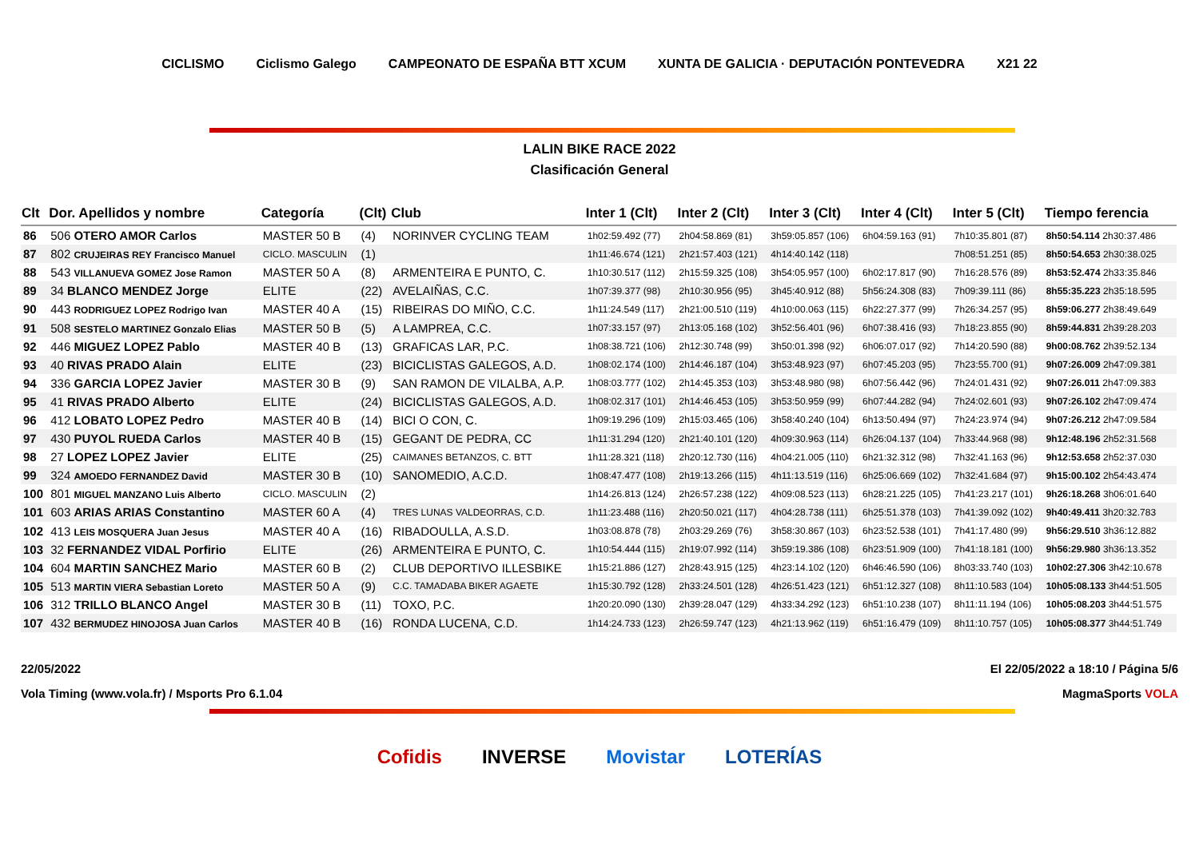CICLISMO Ciclismo Galego CAMPEONATO DE ESPAÑA BTT XCUM XUNTA DE GALICIA · DEPUTACIÓN PONTEVEDRA X21 22
LALIN BIKE RACE 2022
Clasificación General
| Clt | Dor. Apellidos y nombre | Categoría | (Clt) | Club | Inter 1 (Clt) | Inter 2 (Clt) | Inter 3 (Clt) | Inter 4 (Clt) | Inter 5 (Clt) | Tiempo ferencia |
| --- | --- | --- | --- | --- | --- | --- | --- | --- | --- | --- |
| 86 | 506 OTERO AMOR Carlos | MASTER 50 B | (4) | NORINVER CYCLING TEAM | 1h02:59.492 (77) | 2h04:58.869 (81) | 3h59:05.857 (106) | 6h04:59.163 (91) | 7h10:35.801 (87) | 8h50:54.114 2h30:37.486 |
| 87 | 802 CRUJEIRAS REY Francisco Manuel | CICLO. MASCULIN | (1) | | 1h11:46.674 (121) | 2h21:57.403 (121) | 4h14:40.142 (118) | | 7h08:51.251 (85) | 8h50:54.653 2h30:38.025 |
| 88 | 543 VILLANUEVA GOMEZ Jose Ramon | MASTER 50 A | (8) | ARMENTEIRA E PUNTO, C. | 1h10:30.517 (112) | 2h15:59.325 (108) | 3h54:05.957 (100) | 6h02:17.817 (90) | 7h16:28.576 (89) | 8h53:52.474 2h33:35.846 |
| 89 | 34 BLANCO MENDEZ Jorge | ELITE | (22) | AVELAIÑAS, C.C. | 1h07:39.377 (98) | 2h10:30.956 (95) | 3h45:40.912 (88) | 5h56:24.308 (83) | 7h09:39.111 (86) | 8h55:35.223 2h35:18.595 |
| 90 | 443 RODRIGUEZ LOPEZ Rodrigo Ivan | MASTER 40 A | (15) | RIBEIRAS DO MIÑO, C.C. | 1h11:24.549 (117) | 2h21:00.510 (119) | 4h10:00.063 (115) | 6h22:27.377 (99) | 7h26:34.257 (95) | 8h59:06.277 2h38:49.649 |
| 91 | 508 SESTELO MARTINEZ Gonzalo Elias | MASTER 50 B | (5) | A LAMPREA, C.C. | 1h07:33.157 (97) | 2h13:05.168 (102) | 3h52:56.401 (96) | 6h07:38.416 (93) | 7h18:23.855 (90) | 8h59:44.831 2h39:28.203 |
| 92 | 446 MIGUEZ LOPEZ Pablo | MASTER 40 B | (13) | GRAFICAS LAR, P.C. | 1h08:38.721 (106) | 2h12:30.748 (99) | 3h50:01.398 (92) | 6h06:07.017 (92) | 7h14:20.590 (88) | 9h00:08.762 2h39:52.134 |
| 93 | 40 RIVAS PRADO Alain | ELITE | (23) | BICICLISTAS GALEGOS, A.D. | 1h08:02.174 (100) | 2h14:46.187 (104) | 3h53:48.923 (97) | 6h07:45.203 (95) | 7h23:55.700 (91) | 9h07:26.009 2h47:09.381 |
| 94 | 336 GARCIA LOPEZ Javier | MASTER 30 B | (9) | SAN RAMON DE VILALBA, A.P. | 1h08:03.777 (102) | 2h14:45.353 (103) | 3h53:48.980 (98) | 6h07:56.442 (96) | 7h24:01.431 (92) | 9h07:26.011 2h47:09.383 |
| 95 | 41 RIVAS PRADO Alberto | ELITE | (24) | BICICLISTAS GALEGOS, A.D. | 1h08:02.317 (101) | 2h14:46.453 (105) | 3h53:50.959 (99) | 6h07:44.282 (94) | 7h24:02.601 (93) | 9h07:26.102 2h47:09.474 |
| 96 | 412 LOBATO LOPEZ Pedro | MASTER 40 B | (14) | BICI O CON, C. | 1h09:19.296 (109) | 2h15:03.465 (106) | 3h58:40.240 (104) | 6h13:50.494 (97) | 7h24:23.974 (94) | 9h07:26.212 2h47:09.584 |
| 97 | 430 PUYOL RUEDA Carlos | MASTER 40 B | (15) | GEGANT DE PEDRA, CC | 1h11:31.294 (120) | 2h21:40.101 (120) | 4h09:30.963 (114) | 6h26:04.137 (104) | 7h33:44.968 (98) | 9h12:48.196 2h52:31.568 |
| 98 | 27 LOPEZ LOPEZ Javier | ELITE | (25) | CAIMANES BETANZOS, C. BTT | 1h11:28.321 (118) | 2h20:12.730 (116) | 4h04:21.005 (110) | 6h21:32.312 (98) | 7h32:41.163 (96) | 9h12:53.658 2h52:37.030 |
| 99 | 324 AMOEDO FERNANDEZ David | MASTER 30 B | (10) | SANOMEDIO, A.C.D. | 1h08:47.477 (108) | 2h19:13.266 (115) | 4h11:13.519 (116) | 6h25:06.669 (102) | 7h32:41.684 (97) | 9h15:00.102 2h54:43.474 |
| 100 | 801 MIGUEL MANZANO Luis Alberto | CICLO. MASCULIN | (2) | | 1h14:26.813 (124) | 2h26:57.238 (122) | 4h09:08.523 (113) | 6h28:21.225 (105) | 7h41:23.217 (101) | 9h26:18.268 3h06:01.640 |
| 101 | 603 ARIAS ARIAS Constantino | MASTER 60 A | (4) | TRES LUNAS VALDEORRAS, C.D. | 1h11:23.488 (116) | 2h20:50.021 (117) | 4h04:28.738 (111) | 6h25:51.378 (103) | 7h41:39.092 (102) | 9h40:49.411 3h20:32.783 |
| 102 | 413 LEIS MOSQUERA Juan Jesus | MASTER 40 A | (16) | RIBADOULLA, A.S.D. | 1h03:08.878 (78) | 2h03:29.269 (76) | 3h58:30.867 (103) | 6h23:52.538 (101) | 7h41:17.480 (99) | 9h56:29.510 3h36:12.882 |
| 103 | 32 FERNANDEZ VIDAL Porfirio | ELITE | (26) | ARMENTEIRA E PUNTO, C. | 1h10:54.444 (115) | 2h19:07.992 (114) | 3h59:19.386 (108) | 6h23:51.909 (100) | 7h41:18.181 (100) | 9h56:29.980 3h36:13.352 |
| 104 | 604 MARTIN SANCHEZ Mario | MASTER 60 B | (2) | CLUB DEPORTIVO ILLESBIKE | 1h15:21.886 (127) | 2h28:43.915 (125) | 4h23:14.102 (120) | 6h46:46.590 (106) | 8h03:33.740 (103) | 10h02:27.306 3h42:10.678 |
| 105 | 513 MARTIN VIERA Sebastian Loreto | MASTER 50 A | (9) | C.C. TAMADABA BIKER AGAETE | 1h15:30.792 (128) | 2h33:24.501 (128) | 4h26:51.423 (121) | 6h51:12.327 (108) | 8h11:10.583 (104) | 10h05:08.133 3h44:51.505 |
| 106 | 312 TRILLO BLANCO Angel | MASTER 30 B | (11) | TOXO, P.C. | 1h20:20.090 (130) | 2h39:28.047 (129) | 4h33:34.292 (123) | 6h51:10.238 (107) | 8h11:11.194 (106) | 10h05:08.203 3h44:51.575 |
| 107 | 432 BERMUDEZ HINOJOSA Juan Carlos | MASTER 40 B | (16) | RONDA LUCENA, C.D. | 1h14:24.733 (123) | 2h26:59.747 (123) | 4h21:13.962 (119) | 6h51:16.479 (109) | 8h11:10.757 (105) | 10h05:08.377 3h44:51.749 |
22/05/2022
Vola Timing (www.vola.fr) / Msports Pro 6.1.04
El 22/05/2022 a 18:10 / Página 5/6
MagmaSports VOLA
Cofidis INVERSE Movistar LOTERÍAS